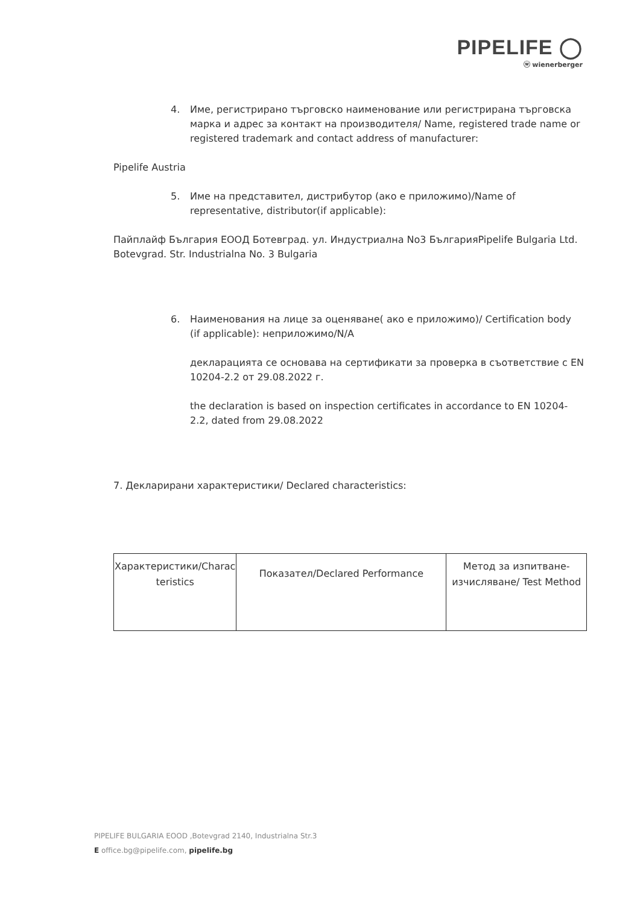PIPELIFE ◯
ⓦ wienerberger
4. Име, регистрирано търговско наименование или регистрирана търговска марка и адрес за контакт на производителя/ Name, registered trade name or registered trademark and contact address of manufacturer:
Pipelife Austria
5. Име на представител, дистрибутор (ако е приложимо)/Name of representative, distributor(if applicable):
Пайплайф България ЕООД Ботевград. ул. Индустриална No3 БългарияPipelife Bulgaria Ltd. Botevgrad. Str. Industrialna No. 3 Bulgaria
6. Наименования на лице за оценяване( ако е приложимо)/ Certification body (if applicable): неприложимо/N/A
декларацията се основава на сертификати за проверка в съответствие с EN 10204-2.2 от 29.08.2022 г.
the declaration is based on inspection certificates in accordance to EN 10204-2.2, dated from 29.08.2022
7. Декларирани характеристики/ Declared characteristics:
| Характеристики/Charac teristics | Показател/Declared Performance | Метод за изпитване-изчисляване/ Test Method |
PIPELIFE BULGARIA EOOD ,Botevgrad 2140, Industrialna Str.3
E office.bg@pipelife.com, pipelife.bg